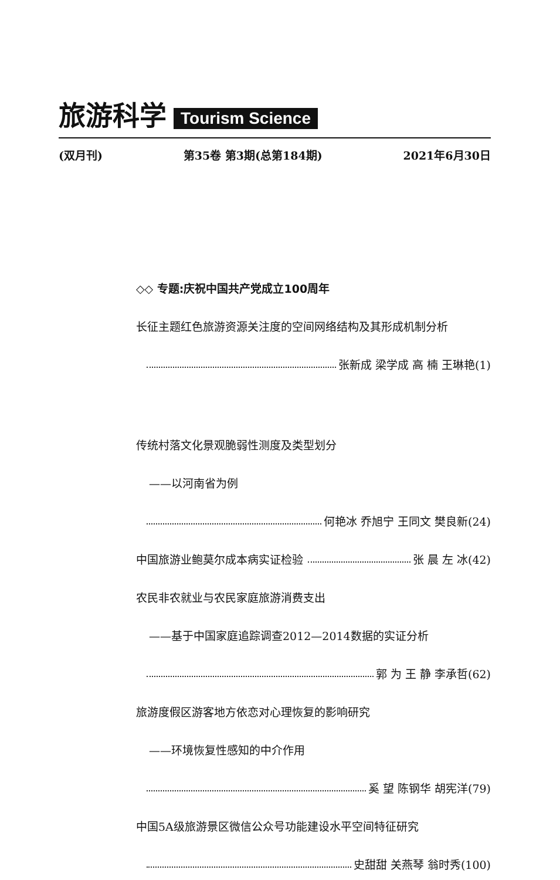旅游科学 Tourism Science
(双月刊) 第35卷 第3期(总第184期) 2021年6月30日
◇◇ 专题:庆祝中国共产党成立100周年
长征主题红色旅游资源关注度的空间网络结构及其形成机制分析
张新成 梁学成 高 楠 王琳艳(1)
传统村落文化景观脆弱性测度及类型划分
——以河南省为例
何艳冰 乔旭宁 王同文 樊良新(24)
中国旅游业鲍莫尔成本病实证检验 张 晨 左 冰(42)
农民非农就业与农民家庭旅游消费支出
——基于中国家庭追踪调查2012—2014数据的实证分析
郭 为 王 静 李承哲(62)
旅游度假区游客地方依恋对心理恢复的影响研究
——环境恢复性感知的中介作用
奚 望 陈钢华 胡宪洋(79)
中国5A级旅游景区微信公众号功能建设水平空间特征研究
史甜甜 关燕琴 翁时秀(100)